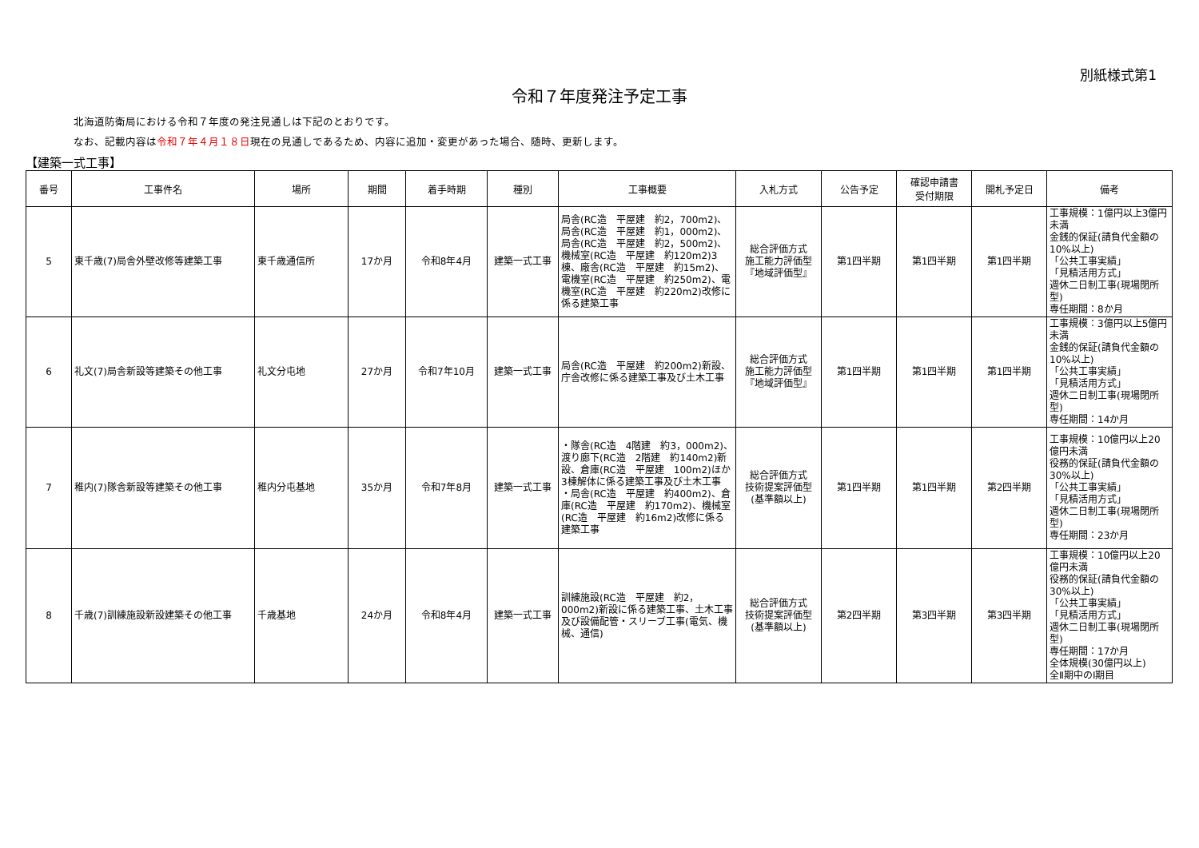別紙様式第1
令和７年度発注予定工事
北海道防衛局における令和７年度の発注見通しは下記のとおりです。
なお、記載内容は令和７年４月１８日現在の見通しであるため、内容に追加・変更があった場合、随時、更新します。
【建築一式工事】
| 番号 | 工事件名 | 場所 | 期間 | 着手時期 | 種別 | 工事概要 | 入札方式 | 公告予定 | 確認申請書 受付期限 | 開札予定日 | 備考 |
| --- | --- | --- | --- | --- | --- | --- | --- | --- | --- | --- | --- |
| 5 | 東千歳(7)局舎外壁改修等建築工事 | 東千歳通信所 | 17か月 | 令和8年4月 | 建築一式工事 | 局舎(RC造 平屋建 約2，700m2)、局舎(RC造 平屋建 約1，000m2)、局舎(RC造 平屋建 約2，500m2)、機械室(RC造 平屋建 約120m2)3棟、廠舎(RC造 平屋建 約15m2)、電機室(RC造 平屋建 約250m2)、電機室(RC造 平屋建 約220m2)改修に係る建築工事 | 総合評価方式 施工能力評価型 『地域評価型』 | 第1四半期 | 第1四半期 | 第1四半期 | 工事規模：1億円以上3億円未満 金銭的保証(請負代金額の10%以上) 「公共工事実績」 「見積活用方式」 週休二日制工事(現場閉所型) 専任期間：8か月 |
| 6 | 礼文(7)局舎新設等建築その他工事 | 礼文分屯地 | 27か月 | 令和7年10月 | 建築一式工事 | 局舎(RC造 平屋建 約200m2)新設、庁舎改修に係る建築工事及び土木工事 | 総合評価方式 施工能力評価型 『地域評価型』 | 第1四半期 | 第1四半期 | 第1四半期 | 工事規模：3億円以上5億円未満 金銭的保証(請負代金額の10%以上) 「公共工事実績」 「見積活用方式」 週休二日制工事(現場閉所型) 専任期間：14か月 |
| 7 | 稚内(7)隊舎新設等建築その他工事 | 稚内分屯基地 | 35か月 | 令和7年8月 | 建築一式工事 | ・隊舎(RC造 4階建 約3，000m2)、渡り廊下(RC造 2階建 約140m2)新設、倉庫(RC造 平屋建 100m2)ほか3棟解体に係る建築工事及び土木工事 ・局舎(RC造 平屋建 約400m2)、倉庫(RC造 平屋建 約170m2)、機械室(RC造 平屋建 約16m2)改修に係る建築工事 | 総合評価方式 技術提案評価型 (基準額以上) | 第1四半期 | 第1四半期 | 第2四半期 | 工事規模：10億円以上20億円未満 役務的保証(請負代金額の30%以上) 「公共工事実績」 「見積活用方式」 週休二日制工事(現場閉所型) 専任期間：23か月 |
| 8 | 千歳(7)訓練施設新設建築その他工事 | 千歳基地 | 24か月 | 令和8年4月 | 建築一式工事 | 訓練施設(RC造 平屋建 約2，000m2)新設に係る建築工事、土木工事及び設備配管・スリーブ工事(電気、機械、通信) | 総合評価方式 技術提案評価型 (基準額以上) | 第2四半期 | 第3四半期 | 第3四半期 | 工事規模：10億円以上20億円未満 役務的保証(請負代金額の30%以上) 「公共工事実績」 「見積活用方式」 週休二日制工事(現場閉所型) 専任期間：17か月 全体規模(30億円以上) 全Ⅱ期中のⅠ期目 |